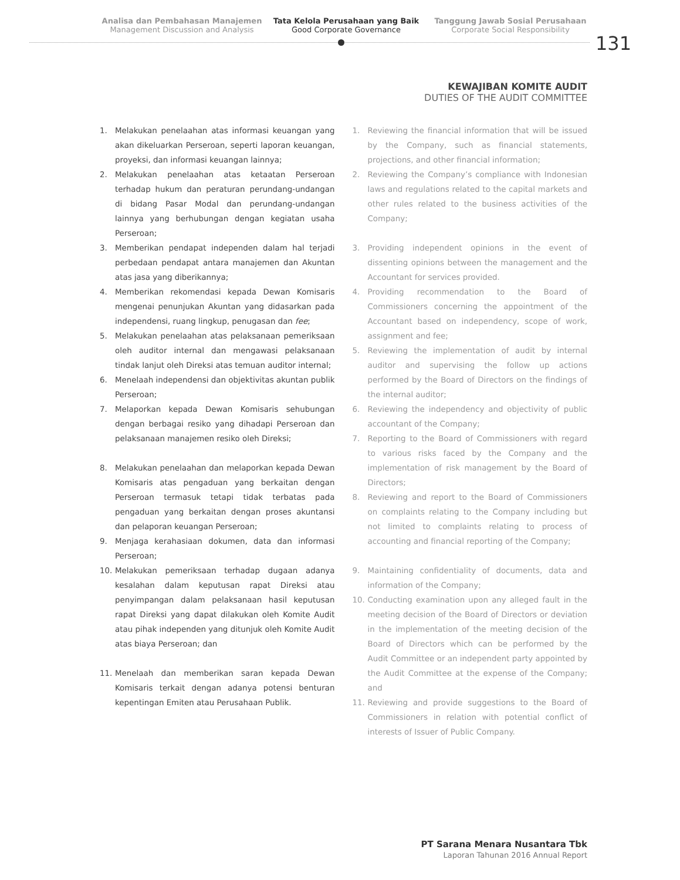Analisa dan Pembahasan Manajemen
Management Discussion and Analysis
Tata Kelola Perusahaan yang Baik
Good Corporate Governance
Tanggung Jawab Sosial Perusahaan
Corporate Social Responsibility
131
KEWAJIBAN KOMITE AUDIT
DUTIES OF THE AUDIT COMMITTEE
1. Melakukan penelaahan atas informasi keuangan yang akan dikeluarkan Perseroan, seperti laporan keuangan, proyeksi, dan informasi keuangan lainnya;
2. Melakukan penelaahan atas ketaatan Perseroan terhadap hukum dan peraturan perundang-undangan di bidang Pasar Modal dan perundang-undangan lainnya yang berhubungan dengan kegiatan usaha Perseroan;
3. Memberikan pendapat independen dalam hal terjadi perbedaan pendapat antara manajemen dan Akuntan atas jasa yang diberikannya;
4. Memberikan rekomendasi kepada Dewan Komisaris mengenai penunjukan Akuntan yang didasarkan pada independensi, ruang lingkup, penugasan dan fee;
5. Melakukan penelaahan atas pelaksanaan pemeriksaan oleh auditor internal dan mengawasi pelaksanaan tindak lanjut oleh Direksi atas temuan auditor internal;
6. Menelaah independensi dan objektivitas akuntan publik Perseroan;
7. Melaporkan kepada Dewan Komisaris sehubungan dengan berbagai resiko yang dihadapi Perseroan dan pelaksanaan manajemen resiko oleh Direksi;
8. Melakukan penelaahan dan melaporkan kepada Dewan Komisaris atas pengaduan yang berkaitan dengan Perseroan termasuk tetapi tidak terbatas pada pengaduan yang berkaitan dengan proses akuntansi dan pelaporan keuangan Perseroan;
9. Menjaga kerahasiaan dokumen, data dan informasi Perseroan;
10. Melakukan pemeriksaan terhadap dugaan adanya kesalahan dalam keputusan rapat Direksi atau penyimpangan dalam pelaksanaan hasil keputusan rapat Direksi yang dapat dilakukan oleh Komite Audit atau pihak independen yang ditunjuk oleh Komite Audit atas biaya Perseroan; dan
11. Menelaah dan memberikan saran kepada Dewan Komisaris terkait dengan adanya potensi benturan kepentingan Emiten atau Perusahaan Publik.
1. Reviewing the financial information that will be issued by the Company, such as financial statements, projections, and other financial information;
2. Reviewing the Company’s compliance with Indonesian laws and regulations related to the capital markets and other rules related to the business activities of the Company;
3. Providing independent opinions in the event of dissenting opinions between the management and the Accountant for services provided.
4. Providing recommendation to the Board of Commissioners concerning the appointment of the Accountant based on independency, scope of work, assignment and fee;
5. Reviewing the implementation of audit by internal auditor and supervising the follow up actions performed by the Board of Directors on the findings of the internal auditor;
6. Reviewing the independency and objectivity of public accountant of the Company;
7. Reporting to the Board of Commissioners with regard to various risks faced by the Company and the implementation of risk management by the Board of Directors;
8. Reviewing and report to the Board of Commissioners on complaints relating to the Company including but not limited to complaints relating to process of accounting and financial reporting of the Company;
9. Maintaining confidentiality of documents, data and information of the Company;
10. Conducting examination upon any alleged fault in the meeting decision of the Board of Directors or deviation in the implementation of the meeting decision of the Board of Directors which can be performed by the Audit Committee or an independent party appointed by the Audit Committee at the expense of the Company; and
11. Reviewing and provide suggestions to the Board of Commissioners in relation with potential conflict of interests of Issuer of Public Company.
PT Sarana Menara Nusantara Tbk
Laporan Tahunan 2016 Annual Report